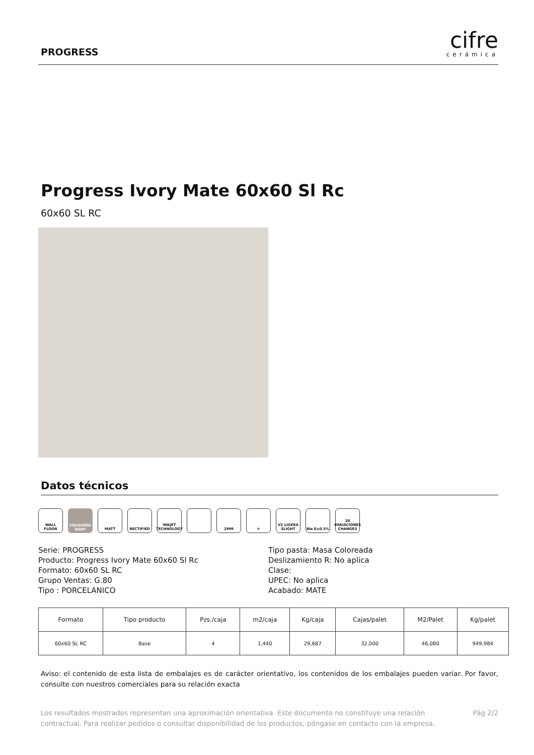PROGRESS
cifre
cerámica
Progress Ivory Mate 60x60 Sl Rc
60x60 SL RC
Datos técnicos
WALL FLOOR COLOURED BODY
MATT RECTIFIED INKJET TECHNOLOGY
2MM ❄ V2 LIGERA SLIGHT
BIa E≤0.5% 20 VARIACIONES CHANGES
Serie: PROGRESS
Producto: Progress Ivory Mate 60x60 Sl Rc
Formato: 60x60 SL RC
Grupo Ventas: G.80
Tipo : PORCELANICO
Tipo pasta: Masa Coloreada
Deslizamiento R: No aplica
Clase:
UPEC: No aplica
Acabado: MATE
| Formato | Tipo producto | Pzs./caja | m2/caja | Kg/caja | Cajas/palet | M2/Palet | Kg/palet |
| --- | --- | --- | --- | --- | --- | --- | --- |
| 60x60 SL RC | Base | 4 | 1,440 | 29,687 | 32,000 | 46,080 | 949,984 |
Aviso: el contenido de esta lista de embalajes es de carácter orientativo, los contenidos de los embalajes pueden variar. Por favor, consulte con nuestros comerciales para su relación exacta
Los resultados mostrados representan una aproximación orientativa. Este documento no constituye una relación contractual. Para realizar pedidos o consultar disponibilidad de los productos, póngase en contacto con la empresa.
Pág 2/2